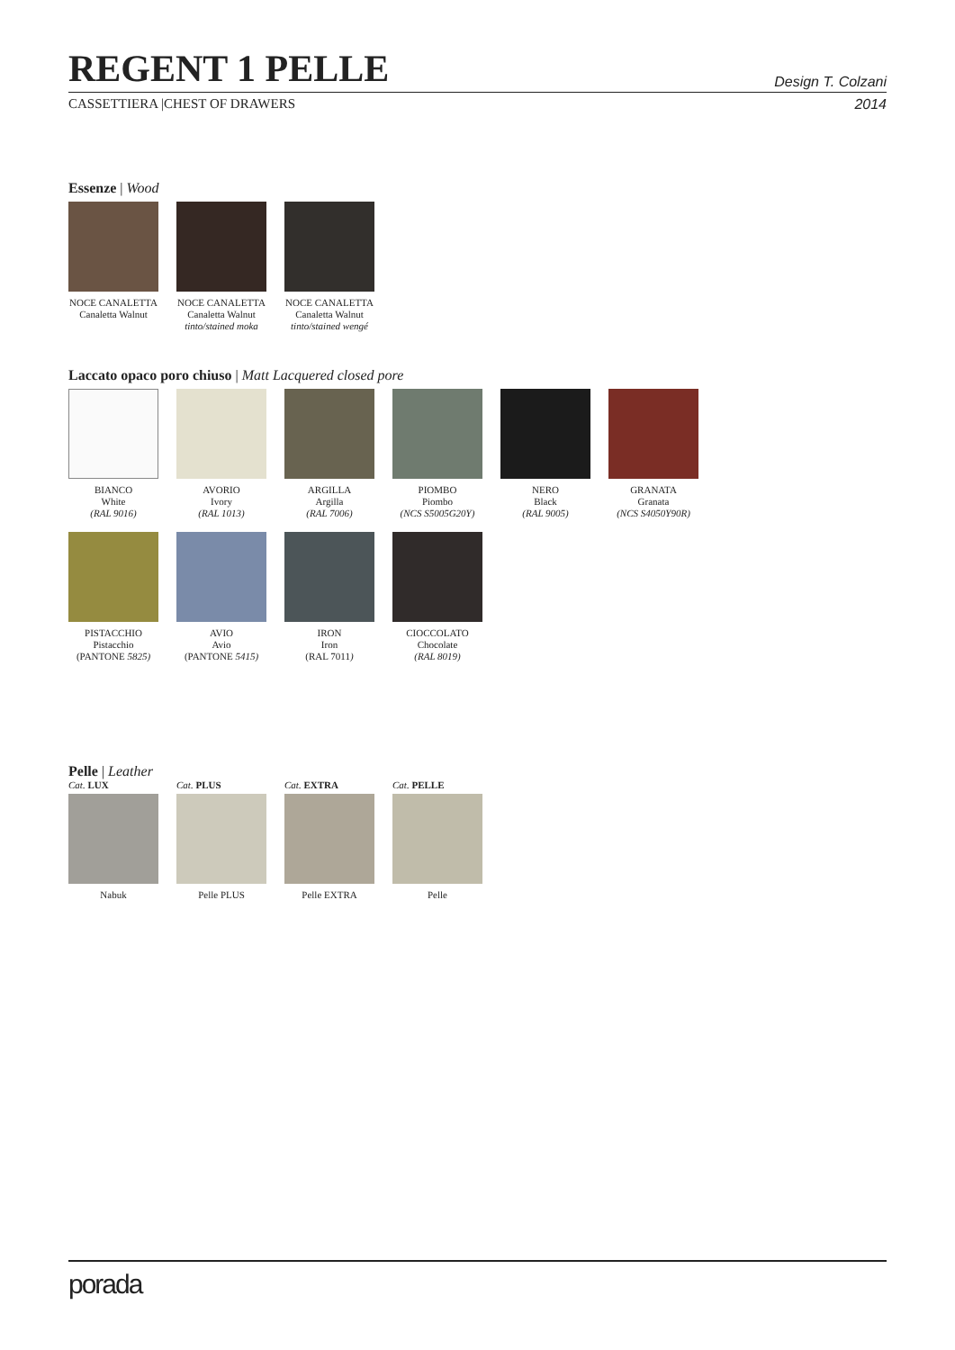REGENT 1 PELLE
Design T. Colzani
CASSETTIERA |CHEST OF DRAWERS 2014
Essenze | Wood
NOCE CANALETTA
Canaletta Walnut
NOCE CANALETTA
Canaletta Walnut
tinto/stained moka
NOCE CANALETTA
Canaletta Walnut
tinto/stained wengé
Laccato opaco poro chiuso | Matt Lacquered closed pore
BIANCO
White
(RAL 9016)
AVORIO
Ivory
(RAL 1013)
ARGILLA
Argilla
(RAL 7006)
PIOMBO
Piombo
(NCS S5005G20Y)
NERO
Black
(RAL 9005)
GRANATA
Granata
(NCS S4050Y90R)
PISTACCHIO
Pistacchio
(PANTONE 5825)
AVIO
Avio
(PANTONE 5415)
IRON
Iron
(RAL 7011)
CIOCCOLATO
Chocolate
(RAL 8019)
Pelle | Leather
Cat. LUX
Nabuk
Cat. PLUS
Pelle PLUS
Cat. EXTRA
Pelle EXTRA
Cat. PELLE
Pelle
porada